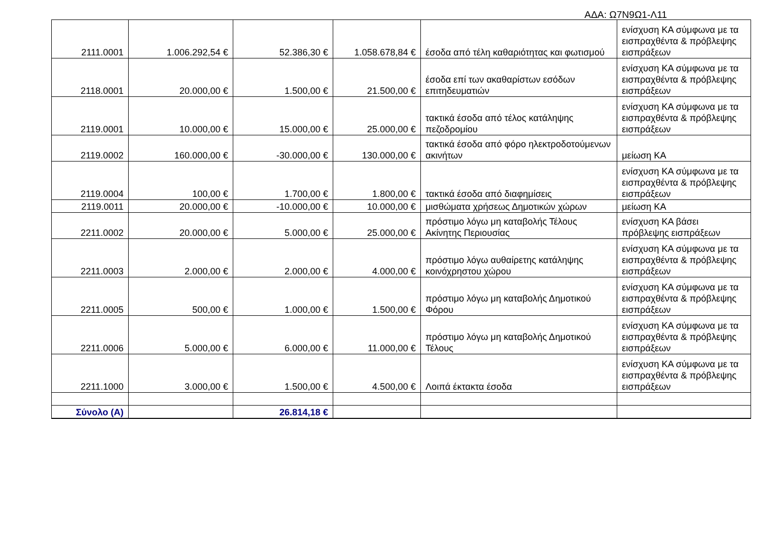ΑΔΑ: Ω7Ν9Ω1-Λ11
| 2111.0001 | 1.006.292,54 € | 52.386,30 € | 1.058.678,84 € | έσοδα από τέλη καθαριότητας και φωτισμού | ενίσχυση ΚΑ σύμφωνα με τα εισπραχθέντα & πρόβλεψης εισπράξεων |
| 2118.0001 | 20.000,00 € | 1.500,00 € | 21.500,00 € | έσοδα επί των ακαθαρίστων εσόδων επιτηδευματιών | ενίσχυση ΚΑ σύμφωνα με τα εισπραχθέντα & πρόβλεψης εισπράξεων |
| 2119.0001 | 10.000,00 € | 15.000,00 € | 25.000,00 € | τακτικά έσοδα από τέλος κατάληψης πεζοδρομίου | ενίσχυση ΚΑ σύμφωνα με τα εισπραχθέντα & πρόβλεψης εισπράξεων |
| 2119.0002 | 160.000,00 € | -30.000,00 € | 130.000,00 € | τακτικά έσοδα από φόρο ηλεκτροδοτούμενων ακινήτων | μείωση ΚΑ |
| 2119.0004 | 100,00 € | 1.700,00 € | 1.800,00 € | τακτικά έσοδα από διαφημίσεις | ενίσχυση ΚΑ σύμφωνα με τα εισπραχθέντα & πρόβλεψης εισπράξεων |
| 2119.0011 | 20.000,00 € | -10.000,00 € | 10.000,00 € | μισθώματα χρήσεως Δημοτικών χώρων | μείωση ΚΑ |
| 2211.0002 | 20.000,00 € | 5.000,00 € | 25.000,00 € | πρόστιμο λόγω μη καταβολής Τέλους Ακίνητης Περιουσίας | ενίσχυση ΚΑ βάσει πρόβλεψης εισπράξεων |
| 2211.0003 | 2.000,00 € | 2.000,00 € | 4.000,00 € | πρόστιμο λόγω αυθαίρετης κατάληψης κοινόχρηστου χώρου | ενίσχυση ΚΑ σύμφωνα με τα εισπραχθέντα & πρόβλεψης εισπράξεων |
| 2211.0005 | 500,00 € | 1.000,00 € | 1.500,00 € | πρόστιμο λόγω μη καταβολής Δημοτικού Φόρου | ενίσχυση ΚΑ σύμφωνα με τα εισπραχθέντα & πρόβλεψης εισπράξεων |
| 2211.0006 | 5.000,00 € | 6.000,00 € | 11.000,00 € | πρόστιμο λόγω μη καταβολής Δημοτικού Τέλους | ενίσχυση ΚΑ σύμφωνα με τα εισπραχθέντα & πρόβλεψης εισπράξεων |
| 2211.1000 | 3.000,00 € | 1.500,00 € | 4.500,00 € | Λοιπά έκτακτα έσοδα | ενίσχυση ΚΑ σύμφωνα με τα εισπραχθέντα & πρόβλεψης εισπράξεων |
| Σύνολο (Α) | | 26.814,18 € | | | |